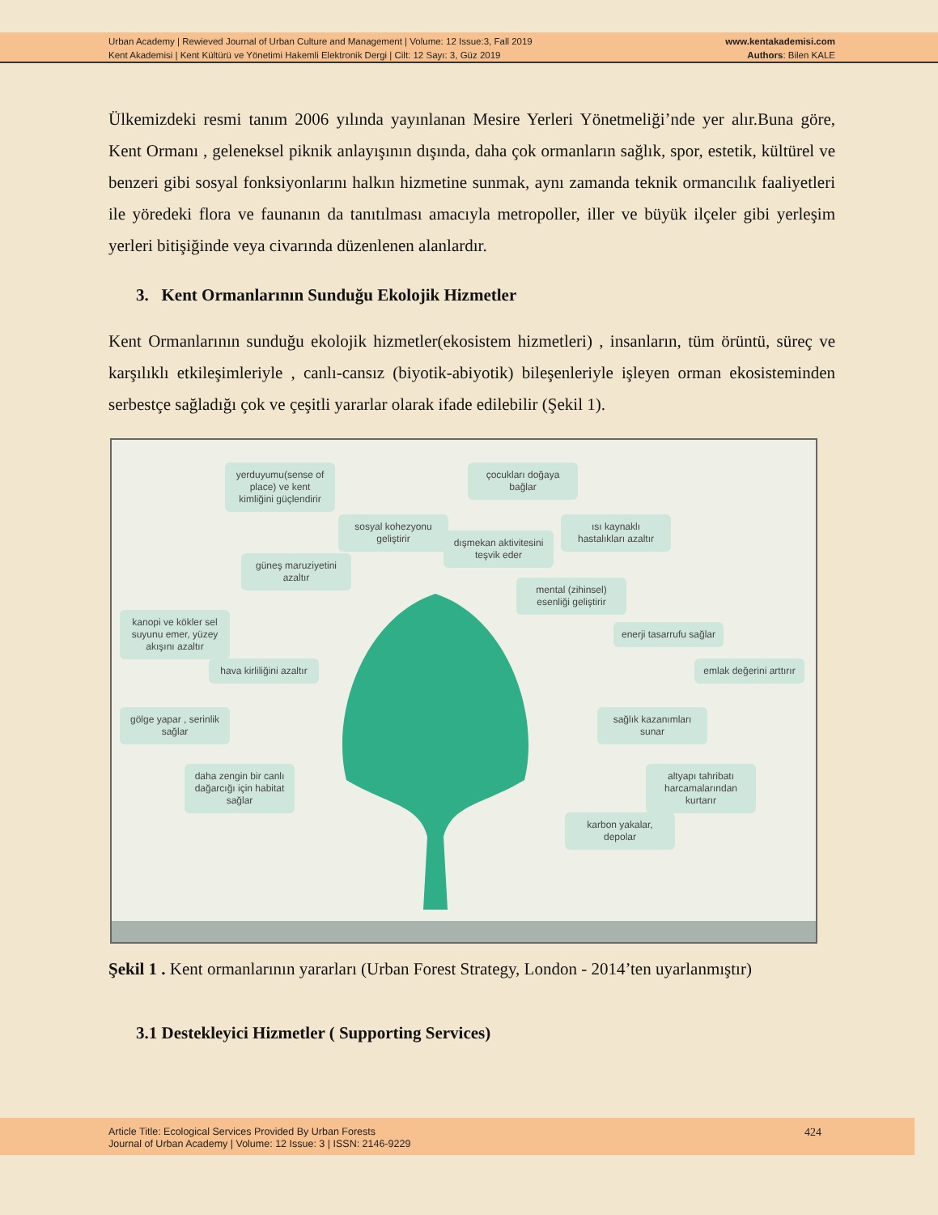Urban Academy | Rewieved Journal of Urban Culture and Management | Volume: 12 Issue:3, Fall 2019
Kent Akademisi | Kent Kültürü ve Yönetimi Hakemli Elektronik Dergi | Cilt: 12 Sayı: 3, Güz 2019
www.kentakademisi.com
Authors: Bilen KALE
Ülkemizdeki resmi tanım 2006 yılında yayınlanan Mesire Yerleri Yönetmeliği’nde yer alır.Buna göre, Kent Ormanı , geleneksel piknik anlayışının dışında, daha çok ormanların sağlık, spor, estetik, kültürel ve benzeri gibi sosyal fonksiyonlarını halkın hizmetine sunmak, aynı zamanda teknik ormancılık faaliyetleri ile yöredeki flora ve faunanın da tanıtılması amacıyla metropoller, iller ve büyük ilçeler gibi yerleşim yerleri bitişiğinde veya civarında düzenlenen alanlardır.
3. Kent Ormanlarının Sunduğu Ekolojik Hizmetler
Kent Ormanlarının sunduğu ekolojik hizmetler(ekosistem hizmetleri) , insanların, tüm örüntü, süreç ve karşılıklı etkileşimleriyle , canlı-cansız (biyotik-abiyotik) bileşenleriyle işleyen orman ekosisteminden serbestçe sağladığı çok ve çeşitli yararlar olarak ifade edilebilir (Şekil 1).
yerduyumu(sense of place) ve kent kimliğini güçlendirir
çocukları doğaya bağlar
sosyal kohezyonu geliştirir
dışmekan aktivitesini teşvik eder
ısı kaynaklı hastalıkları azaltır
güneş maruziyetini azaltır
mental (zihinsel) esenliği geliştirir
kanopi ve kökler sel suyunu emer, yüzey akışını azaltır
enerji tasarrufu sağlar
hava kirliliğini azaltır
emlak değerini arttırır
gölge yapar , serinlik sağlar
sağlık kazanımları sunar
daha zengin bir canlı dağarcığı için habitat sağlar
altyapı tahribatı harcamalarından kurtarır
karbon yakalar, depolar
Şekil 1 . Kent ormanlarının yararları (Urban Forest Strategy, London - 2014’ten uyarlanmıştır)
3.1 Destekleyici Hizmetler ( Supporting Services)
Article Title: Ecological Services Provided By Urban Forests
Journal of Urban Academy | Volume: 12 Issue: 3 | ISSN: 2146-9229
424